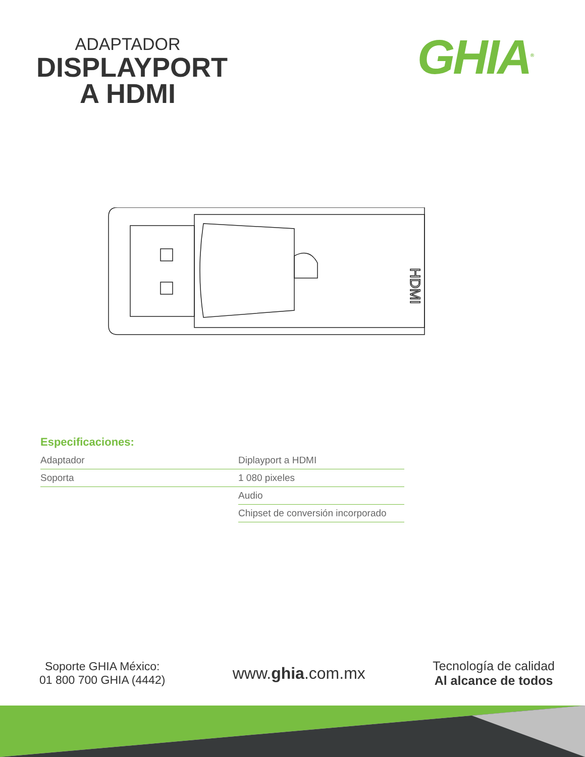ADAPTADOR
DISPLAYPORT
A HDMI
GHIA<sup>®</sup>
HDMI
Especificaciones:
| Adaptador | Diplayport a HDMI |
| Soporta | 1 080 pixeles |
| | Audio |
| | Chipset de conversión incorporado |
Soporte GHIA México:
01 800 700 GHIA (4442)
www.ghia.com.mx
Tecnología de calidad
Al alcance de todos